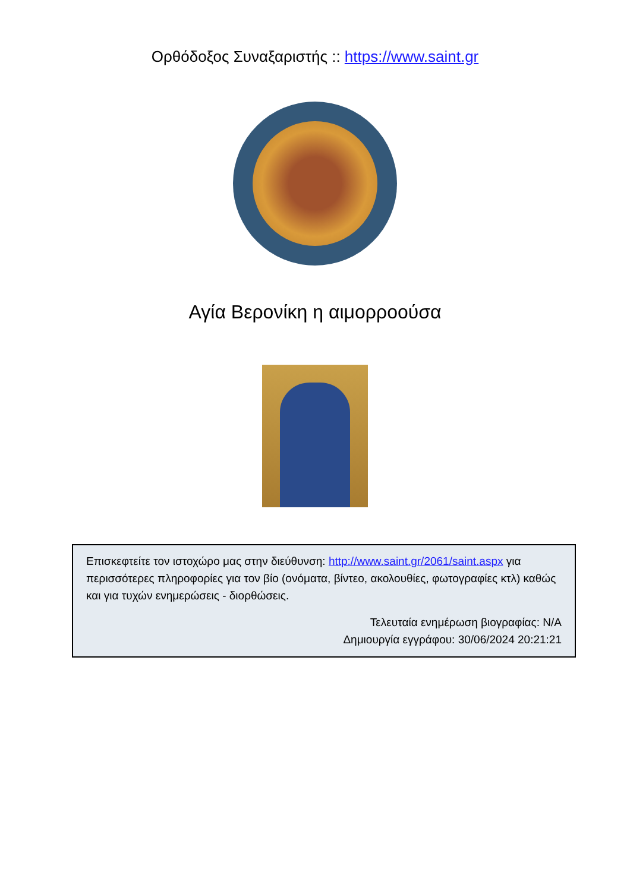Ορθόδοξος Συναξαριστής :: https://www.saint.gr
Αγία Βερονίκη η αιμορροούσα
Επισκεφτείτε τον ιστοχώρο μας στην διεύθυνση: http://www.saint.gr/2061/saint.aspx για περισσότερες πληροφορίες για τον βίο (ονόματα, βίντεο, ακολουθίες, φωτογραφίες κτλ) καθώς και για τυχών ενημερώσεις - διορθώσεις.
Τελευταία ενημέρωση βιογραφίας: N/A
Δημιουργία εγγράφου: 30/06/2024 20:21:21